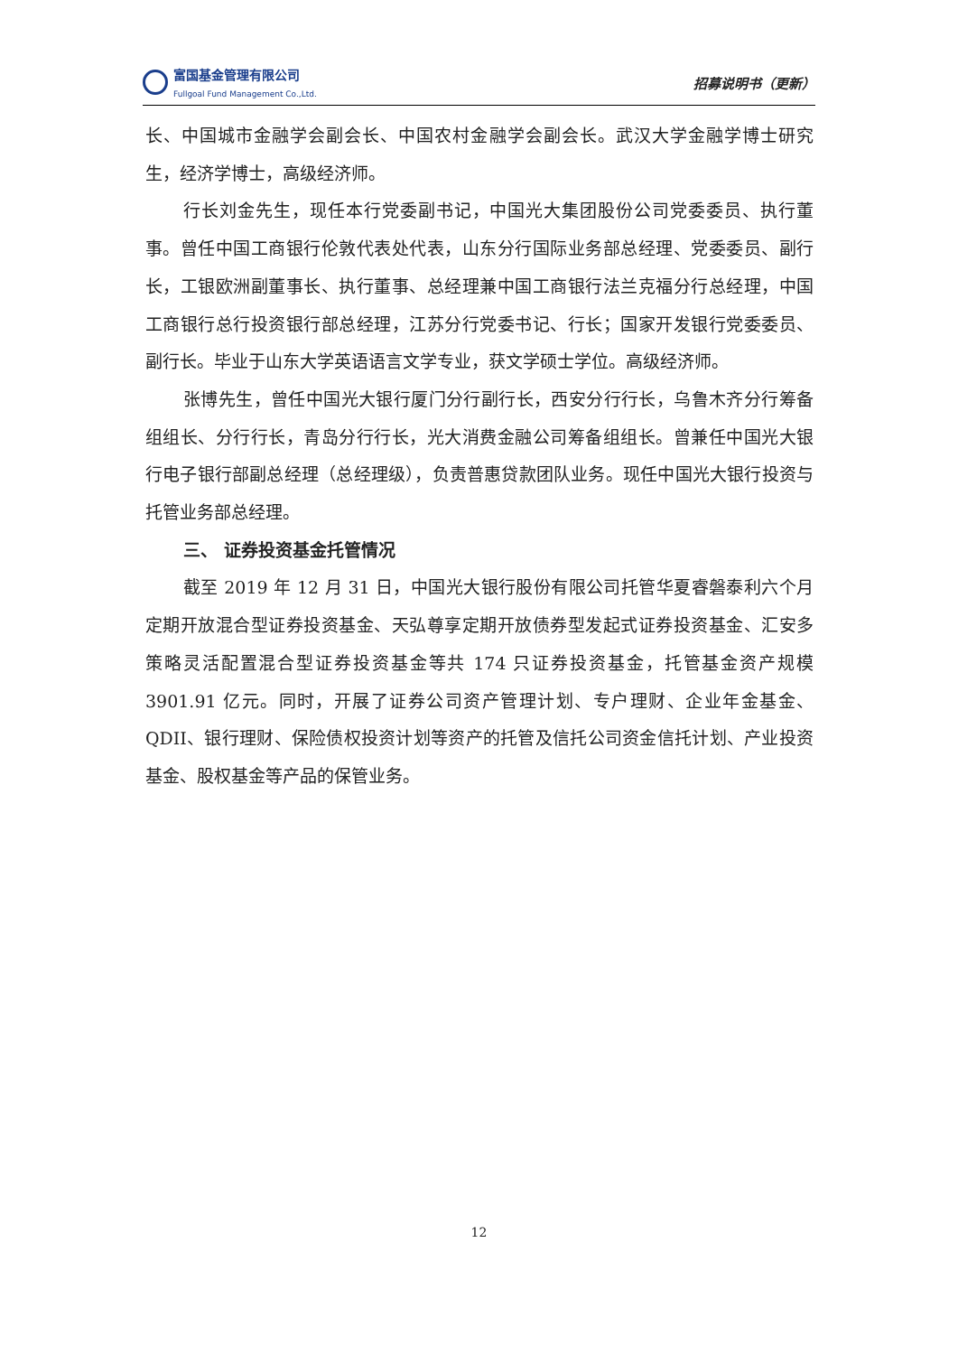富国基金管理有限公司
Fullgoal Fund Management Co.,Ltd.
招募说明书（更新）
长、中国城市金融学会副会长、中国农村金融学会副会长。武汉大学金融学博士研究生，经济学博士，高级经济师。
行长刘金先生，现任本行党委副书记，中国光大集团股份公司党委委员、执行董事。曾任中国工商银行伦敦代表处代表，山东分行国际业务部总经理、党委委员、副行长，工银欧洲副董事长、执行董事、总经理兼中国工商银行法兰克福分行总经理，中国工商银行总行投资银行部总经理，江苏分行党委书记、行长；国家开发银行党委委员、副行长。毕业于山东大学英语语言文学专业，获文学硕士学位。高级经济师。
张博先生，曾任中国光大银行厦门分行副行长，西安分行行长，乌鲁木齐分行筹备组组长、分行行长，青岛分行行长，光大消费金融公司筹备组组长。曾兼任中国光大银行电子银行部副总经理（总经理级），负责普惠贷款团队业务。现任中国光大银行投资与托管业务部总经理。
三、 证券投资基金托管情况
截至 2019 年 12 月 31 日，中国光大银行股份有限公司托管华夏睿磐泰利六个月定期开放混合型证券投资基金、天弘尊享定期开放债券型发起式证券投资基金、汇安多策略灵活配置混合型证券投资基金等共 174 只证券投资基金，托管基金资产规模 3901.91 亿元。同时，开展了证券公司资产管理计划、专户理财、企业年金基金、QDII、银行理财、保险债权投资计划等资产的托管及信托公司资金信托计划、产业投资基金、股权基金等产品的保管业务。
12